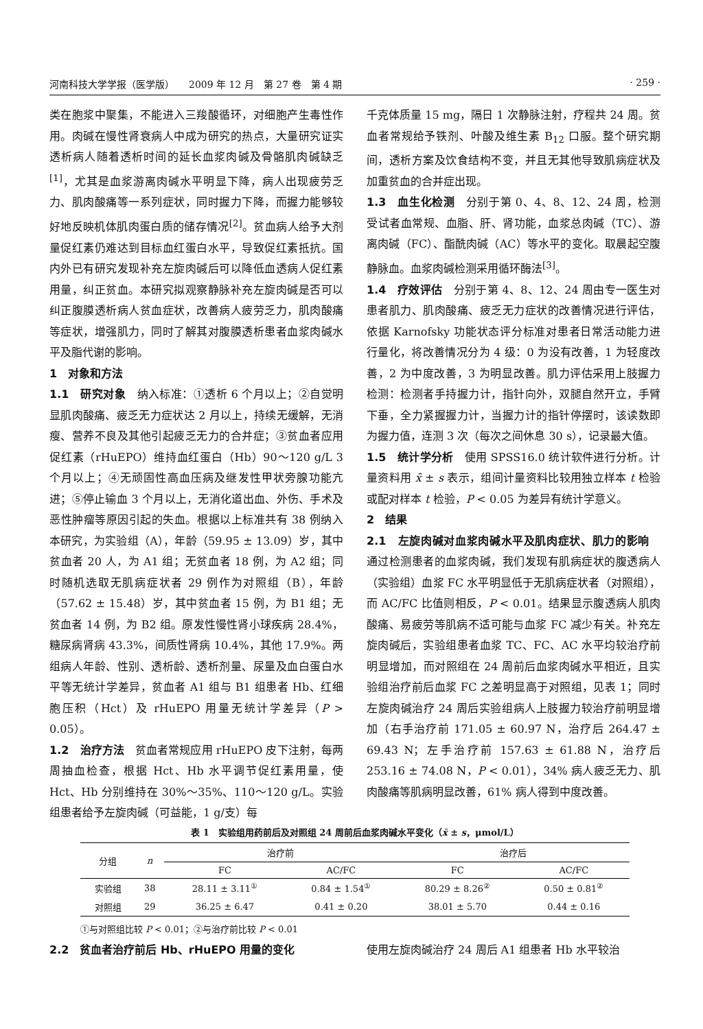河南科技大学学报（医学版）　　2009 年 12 月　第 27 卷　第 4 期 · 259 ·
类在胞浆中聚集，不能进入三羧酸循环，对细胞产生毒性作用。肉碱在慢性肾衰病人中成为研究的热点，大量研究证实透析病人随着透析时间的延长血浆肉碱及骨骼肌肉碱缺乏<sup>[1]</sup>，尤其是血浆游离肉碱水平明显下降，病人出现疲劳乏力、肌肉酸痛等一系列症状，同时握力下降，而握力能够较好地反映机体肌肉蛋白质的储存情况<sup>[2]</sup>。贫血病人给予大剂量促红素仍难达到目标血红蛋白水平，导致促红素抵抗。国内外已有研究发现补充左旋肉碱后可以降低血透病人促红素用量，纠正贫血。本研究拟观察静脉补充左旋肉碱是否可以纠正腹膜透析病人贫血症状，改善病人疲劳乏力，肌肉酸痛等症状，增强肌力，同时了解其对腹膜透析患者血浆肉碱水平及脂代谢的影响。
1　对象和方法
1.1　研究对象　纳入标准：①透析 6 个月以上；②自觉明显肌肉酸痛、疲乏无力症状达 2 月以上，持续无缓解，无消瘦、营养不良及其他引起疲乏无力的合并症；③贫血者应用促红素（rHuEPO）维持血红蛋白（Hb）90～120 g/L 3 个月以上；④无顽固性高血压病及继发性甲状旁腺功能亢进；⑤停止输血 3 个月以上，无消化道出血、外伤、手术及恶性肿瘤等原因引起的失血。根据以上标准共有 38 例纳入本研究，为实验组（A），年龄（59.95 ± 13.09）岁，其中贫血者 20 人，为 A1 组；无贫血者 18 例，为 A2 组；同时随机选取无肌病症状者 29 例作为对照组（B），年龄（57.62 ± 15.48）岁，其中贫血者 15 例，为 B1 组；无贫血者 14 例，为 B2 组。原发性慢性肾小球疾病 28.4%，糖尿病肾病 43.3%，间质性肾病 10.4%，其他 17.9%。两组病人年龄、性别、透析龄、透析剂量、尿量及血白蛋白水平等无统计学差异，贫血者 A1 组与 B1 组患者 Hb、红细胞压积（Hct）及 rHuEPO 用量无统计学差异（P > 0.05）。
1.2　治疗方法　贫血者常规应用 rHuEPO 皮下注射，每两周抽血检查，根据 Hct、Hb 水平调节促红素用量，使 Hct、Hb 分别维持在 30%～35%、110～120 g/L。实验组患者给予左旋肉碱（可益能，1 g/支）每
千克体质量 15 mg，隔日 1 次静脉注射，疗程共 24 周。贫血者常规给予铁剂、叶酸及维生素 B<sub>12</sub> 口服。整个研究期间，透析方案及饮食结构不变，并且无其他导致肌病症状及加重贫血的合并症出现。
1.3　血生化检测　分别于第 0、4、8、12、24 周，检测受试者血常规、血脂、肝、肾功能，血浆总肉碱（TC）、游离肉碱（FC）、酯酰肉碱（AC）等水平的变化。取晨起空腹静脉血。血浆肉碱检测采用循环酶法<sup>[3]</sup>。
1.4　疗效评估　分别于第 4、8、12、24 周由专一医生对患者肌力、肌肉酸痛、疲乏无力症状的改善情况进行评估，依据 Karnofsky 功能状态评分标准对患者日常活动能力进行量化，将改善情况分为 4 级：0 为没有改善，1 为轻度改善，2 为中度改善，3 为明显改善。肌力评估采用上肢握力检测：检测者手持握力计，指针向外，双腿自然开立，手臂下垂，全力紧握握力计，当握力计的指针停摆时，该读数即为握力值，连测 3 次（每次之间休息 30 s），记录最大值。
1.5　统计学分析　使用 SPSS16.0 统计软件进行分析。计量资料用 x̄ ± s 表示，组间计量资料比较用独立样本 t 检验或配对样本 t 检验，P < 0.05 为差异有统计学意义。
2　结果
2.1　左旋肉碱对血浆肉碱水平及肌肉症状、肌力的影响　通过检测患者的血浆肉碱，我们发现有肌病症状的腹透病人（实验组）血浆 FC 水平明显低于无肌病症状者（对照组），而 AC/FC 比值则相反，P < 0.01。结果显示腹透病人肌肉酸痛、易疲劳等肌病不适可能与血浆 FC 减少有关。补充左旋肉碱后，实验组患者血浆 TC、FC、AC 水平均较治疗前明显增加，而对照组在 24 周前后血浆肉碱水平相近，且实验组治疗前后血浆 FC 之差明显高于对照组，见表 1；同时左旋肉碱治疗 24 周后实验组病人上肢握力较治疗前明显增加（右手治疗前 171.05 ± 60.97 N，治疗后 264.47 ± 69.43 N；左手治疗前 157.63 ± 61.88 N，治疗后 253.16 ± 74.08 N，P < 0.01），34% 病人疲乏无力、肌肉酸痛等肌病明显改善，61% 病人得到中度改善。
表 1　实验组用药前后及对照组 24 周前后血浆肉碱水平变化（x̄ ± s，μmol/L）
| 分组 | n | 治疗前 | | 治疗后 | |
| --- | --- | --- | --- | --- | --- |
| | | FC | AC/FC | FC | AC/FC |
| 实验组 | 38 | 28.11 ± 3.11<sup>①</sup> | 0.84 ± 1.54<sup>①</sup> | 80.29 ± 8.26<sup>②</sup> | 0.50 ± 0.81<sup>②</sup> |
| 对照组 | 29 | 36.25 ± 6.47 | 0.41 ± 0.20 | 38.01 ± 5.70 | 0.44 ± 0.16 |
①与对照组比较 P < 0.01；②与治疗前比较 P < 0.01
2.2　贫血者治疗前后 Hb、rHuEPO 用量的变化 使用左旋肉碱治疗 24 周后 A1 组患者 Hb 水平较治